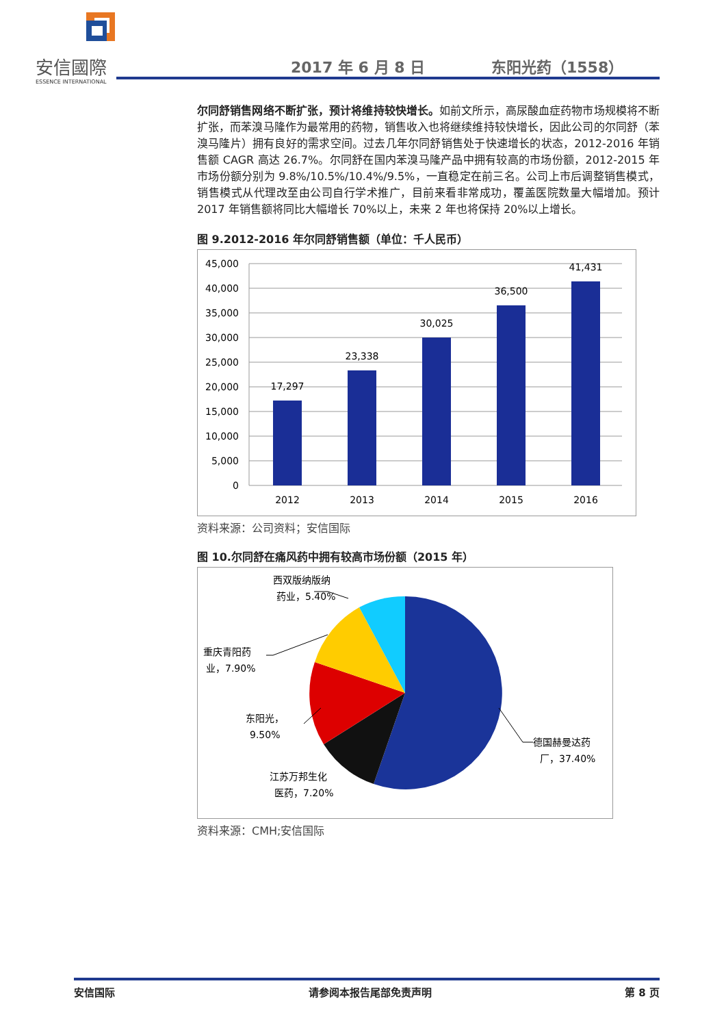安信國際
ESSENCE INTERNATIONAL
2017 年 6 月 8 日 东阳光药（1558）
尔同舒销售网络不断扩张，预计将维持较快增长。如前文所示，高尿酸血症药物市场规模将不断扩张，而苯溴马隆作为最常用的药物，销售收入也将继续维持较快增长，因此公司的尔同舒（苯溴马隆片）拥有良好的需求空间。过去几年尔同舒销售处于快速增长的状态，2012-2016 年销售额 CAGR 高达 26.7%。尔同舒在国内苯溴马隆产品中拥有较高的市场份额，2012-2015 年市场份额分别为 9.8%/10.5%/10.4%/9.5%，一直稳定在前三名。公司上市后调整销售模式，销售模式从代理改至由公司自行学术推广，目前来看非常成功，覆盖医院数量大幅增加。预计 2017 年销售额将同比大幅增长 70%以上，未来 2 年也将保持 20%以上增长。
图 9.2012-2016 年尔同舒销售额（单位：千人民币）
45,000
40,000
35,000
30,000
25,000
20,000
15,000
10,000
5,000
0
17,297
23,338
30,025
36,500
41,431
2012
2013
2014
2015
2016
资料来源：公司资料；安信国际
图 10.尔同舒在痛风药中拥有较高市场份额（2015 年）
西双版纳版纳
药业，5.40%
重庆青阳药
业，7.90%
东阳光，
9.50%
德国赫曼达药
厂，37.40%
江苏万邦生化
医药，7.20%
资料来源：CMH;安信国际
安信国际 请参阅本报告尾部免责声明 第 8 页